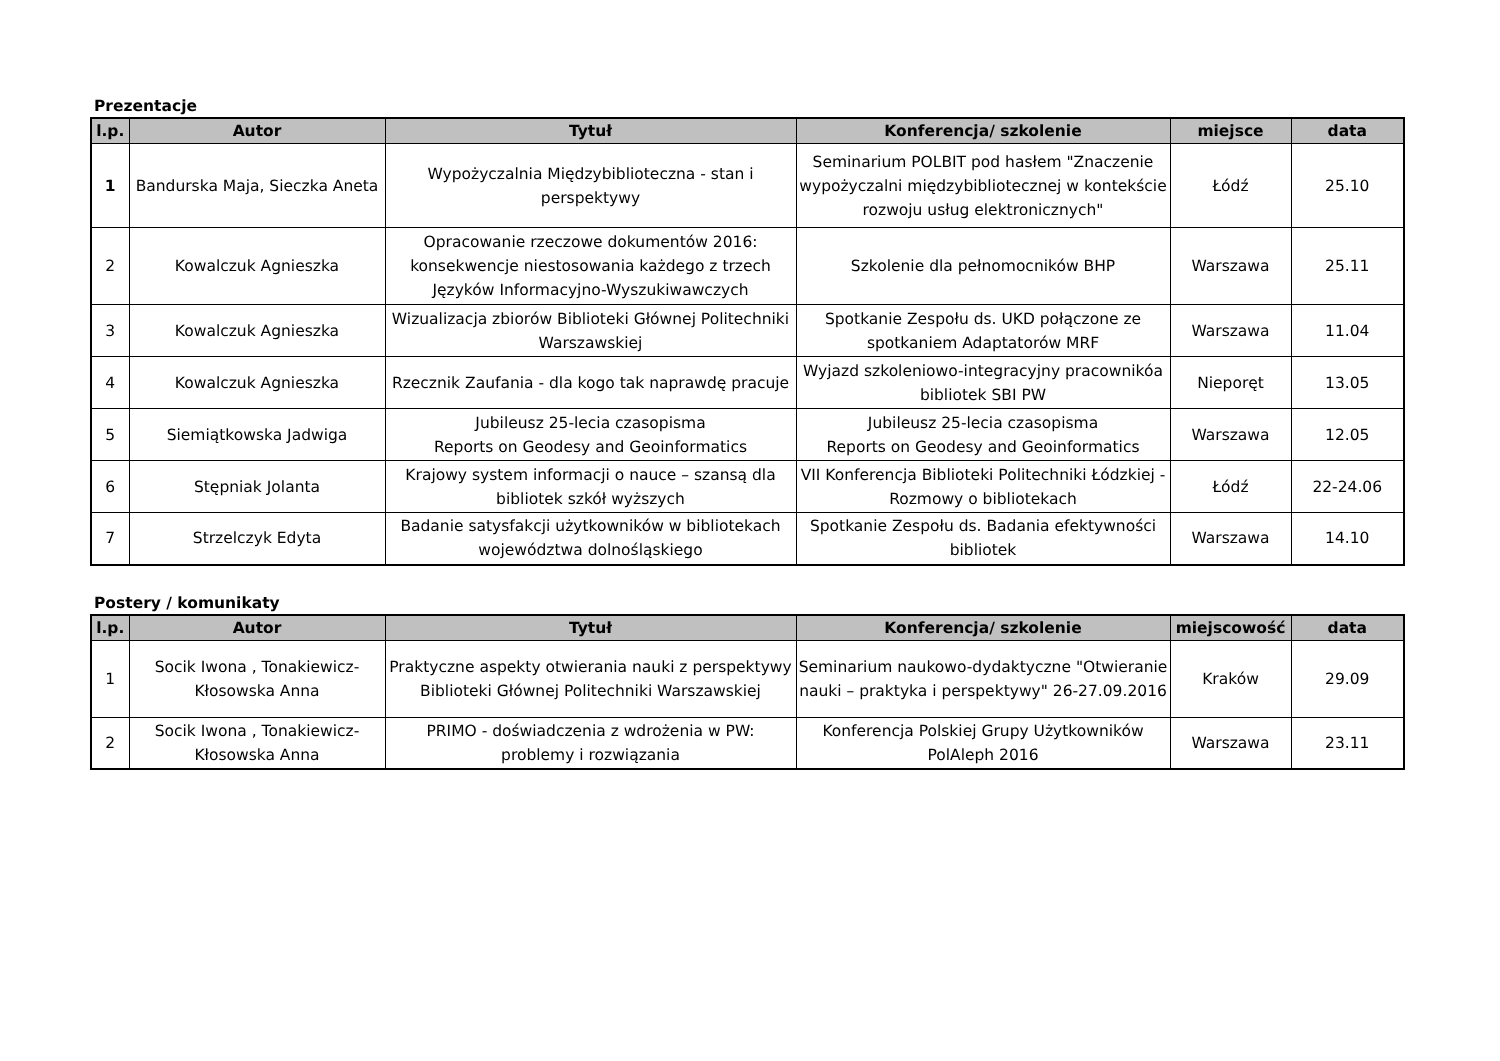Prezentacje
| l.p. | Autor | Tytuł | Konferencja/ szkolenie | miejsce | data |
| --- | --- | --- | --- | --- | --- |
| 1 | Bandurska Maja, Sieczka Aneta | Wypożyczalnia Międzybiblioteczna - stan i perspektywy | Seminarium POLBIT pod hasłem "Znaczenie wypożyczalni międzybibliotecznej w kontekście rozwoju usług elektronicznych" | Łódź | 25.10 |
| 2 | Kowalczuk Agnieszka | Opracowanie rzeczowe dokumentów 2016: konsekwencje niestosowania każdego z trzech Języków Informacyjno-Wyszukiwawczych | Szkolenie dla pełnomocników BHP | Warszawa | 25.11 |
| 3 | Kowalczuk Agnieszka | Wizualizacja zbiorów Biblioteki Głównej Politechniki Warszawskiej | Spotkanie Zespołu ds. UKD połączone ze spotkaniem Adaptatorów MRF | Warszawa | 11.04 |
| 4 | Kowalczuk Agnieszka | Rzecznik Zaufania - dla kogo tak naprawdę pracuje | Wyjazd szkoleniowo-integracyjny pracownikóa bibliotek SBI PW | Nieporęt | 13.05 |
| 5 | Siemiątkowska Jadwiga | Jubileusz 25-lecia czasopisma Reports on Geodesy and Geoinformatics | Jubileusz 25-lecia czasopisma Reports on Geodesy and Geoinformatics | Warszawa | 12.05 |
| 6 | Stępniak Jolanta | Krajowy system informacji o nauce – szansą dla bibliotek szkół wyższych | VII Konferencja Biblioteki Politechniki Łódzkiej - Rozmowy o bibliotekach | Łódź | 22-24.06 |
| 7 | Strzelczyk Edyta | Badanie satysfakcji użytkowników w bibliotekach województwa dolnośląskiego | Spotkanie Zespołu ds. Badania efektywności bibliotek | Warszawa | 14.10 |
Postery / komunikaty
| l.p. | Autor | Tytuł | Konferencja/ szkolenie | miejscowość | data |
| --- | --- | --- | --- | --- | --- |
| 1 | Socik Iwona , Tonakiewicz-Kłosowska Anna | Praktyczne aspekty otwierania nauki z perspektywy Biblioteki Głównej Politechniki Warszawskiej | Seminarium naukowo-dydaktyczne "Otwieranie nauki – praktyka i perspektywy" 26-27.09.2016 | Kraków | 29.09 |
| 2 | Socik Iwona , Tonakiewicz-Kłosowska Anna | PRIMO - doświadczenia z wdrożenia w PW: problemy i rozwiązania | Konferencja Polskiej Grupy Użytkowników PolAleph 2016 | Warszawa | 23.11 |